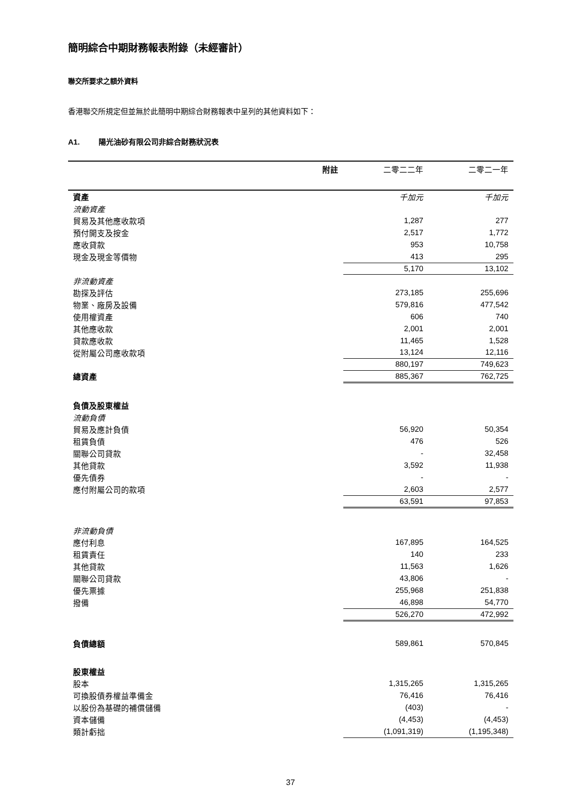簡明綜合中期財務報表附錄（未經審計）
聯交所要求之額外資料
香港聯交所規定但並無於此簡明中期綜合財務報表中呈列的其他資料如下：
A1. 陽光油砂有限公司非綜合財務狀況表
| | 附註 | 二零二二年 | 二零二一年 |
| --- | --- | --- | --- |
| 資產 | | 千加元 | 千加元 |
| 流動資產 | | | |
| 貿易及其他應收款項 | | 1,287 | 277 |
| 預付開支及按金 | | 2,517 | 1,772 |
| 應收貸款 | | 953 | 10,758 |
| 現金及現金等價物 | | 413 | 295 |
| | | 5,170 | 13,102 |
| 非流動資產 | | | |
| 勘探及評估 | | 273,185 | 255,696 |
| 物業、廠房及設備 | | 579,816 | 477,542 |
| 使用權資產 | | 606 | 740 |
| 其他應收款 | | 2,001 | 2,001 |
| 貸款應收款 | | 11,465 | 1,528 |
| 從附屬公司應收款項 | | 13,124 | 12,116 |
| | | 880,197 | 749,623 |
| 總資產 | | 885,367 | 762,725 |
| 負債及股東權益 | | | |
| 流動負債 | | | |
| 貿易及應計負債 | | 56,920 | 50,354 |
| 租賃負債 | | 476 | 526 |
| 關聯公司貸款 | | - | 32,458 |
| 其他貸款 | | 3,592 | 11,938 |
| 優先債券 | | - | - |
| 應付附屬公司的款項 | | 2,603 | 2,577 |
| | | 63,591 | 97,853 |
| 非流動負債 | | | |
| 應付利息 | | 167,895 | 164,525 |
| 租賃責任 | | 140 | 233 |
| 其他貸款 | | 11,563 | 1,626 |
| 關聯公司貸款 | | 43,806 | - |
| 優先票據 | | 255,968 | 251,838 |
| 撥備 | | 46,898 | 54,770 |
| | | 526,270 | 472,992 |
| 負債總額 | | 589,861 | 570,845 |
| 股東權益 | | | |
| 股本 | | 1,315,265 | 1,315,265 |
| 可換股債券權益準備金 | | 76,416 | 76,416 |
| 以股份為基礎的補償儲備 | | (403) | - |
| 資本儲備 | | (4,453) | (4,453) |
| 類計虧拙 | | (1,091,319) | (1,195,348) |
37